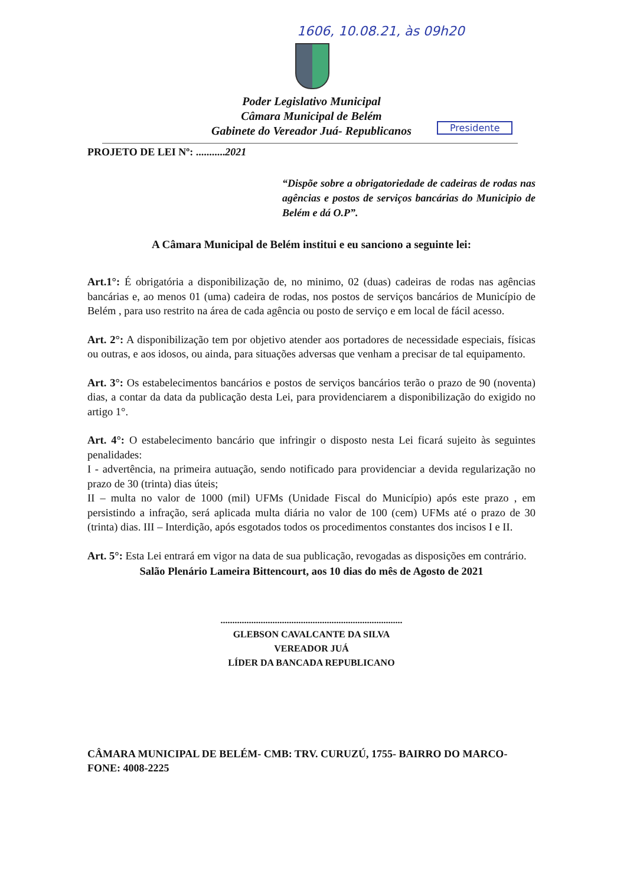1606, 10.08.21, às 09h20
Poder Legislativo Municipal
Câmara Municipal de Belém
Gabinete do Vereador Juá- Republicanos
Presidente
PROJETO DE LEI Nº: ...........2021
“Dispõe sobre a obrigatoriedade de cadeiras de rodas nas agências e postos de serviços bancárias do Municipio de Belém e dá O.P”.
A Câmara Municipal de Belém institui e eu sanciono a seguinte lei:
Art.1°: É obrigatória a disponibilização de, no minimo, 02 (duas) cadeiras de rodas nas agências bancárias e, ao menos 01 (uma) cadeira de rodas, nos postos de serviços bancários de Município de Belém , para uso restrito na área de cada agência ou posto de serviço e em local de fácil acesso.
Art. 2°: A disponibilização tem por objetivo atender aos portadores de necessidade especiais, físicas ou outras, e aos idosos, ou ainda, para situações adversas que venham a precisar de tal equipamento.
Art. 3°: Os estabelecimentos bancários e postos de serviços bancários terão o prazo de 90 (noventa) dias, a contar da data da publicação desta Lei, para providenciarem a disponibilização do exigido no artigo 1°.
Art. 4°: O estabelecimento bancário que infringir o disposto nesta Lei ficará sujeito às seguintes penalidades:
I - advertência, na primeira autuação, sendo notificado para providenciar a devida regularização no prazo de 30 (trinta) dias úteis;
II – multa no valor de 1000 (mil) UFMs (Unidade Fiscal do Município) após este prazo , em persistindo a infração, será aplicada multa diária no valor de 100 (cem) UFMs até o prazo de 30 (trinta) dias. III – Interdição, após esgotados todos os procedimentos constantes dos incisos I e II.
Art. 5°: Esta Lei entrará em vigor na data de sua publicação, revogadas as disposições em contrário.
Salão Plenário Lameira Bittencourt, aos 10 dias do mês de Agosto de 2021
.............................................................................
GLEBSON CAVALCANTE DA SILVA
VEREADOR JUÁ
LÍDER DA BANCADA REPUBLICANO
CÂMARA MUNICIPAL DE BELÉM- CMB: TRV. CURUZÚ, 1755- BAIRRO DO MARCO- FONE: 4008-2225